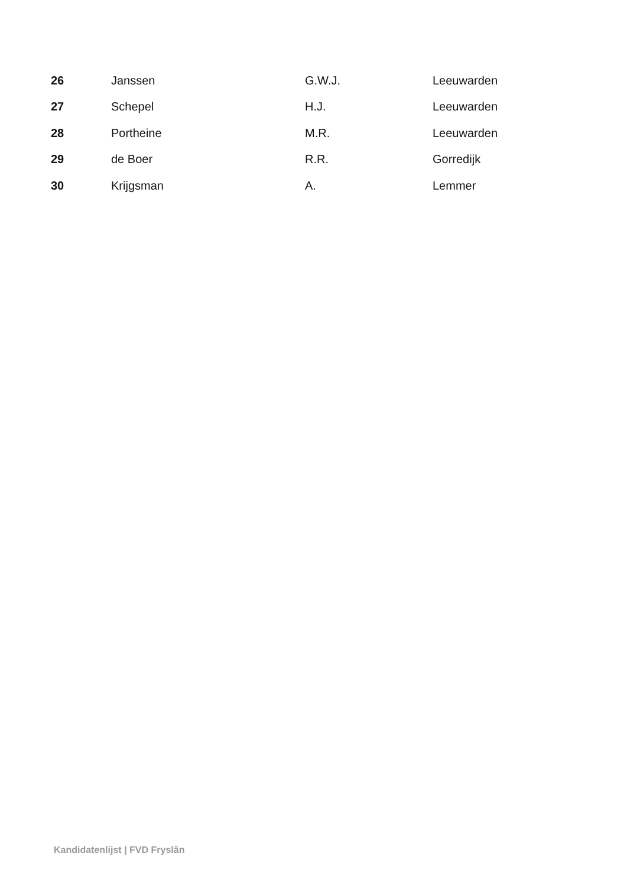| 26 | Janssen | G.W.J. | Leeuwarden |
| 27 | Schepel | H.J. | Leeuwarden |
| 28 | Portheine | M.R. | Leeuwarden |
| 29 | de Boer | R.R. | Gorredijk |
| 30 | Krijgsman | A. | Lemmer |
Kandidatenlijst | FVD Fryslân